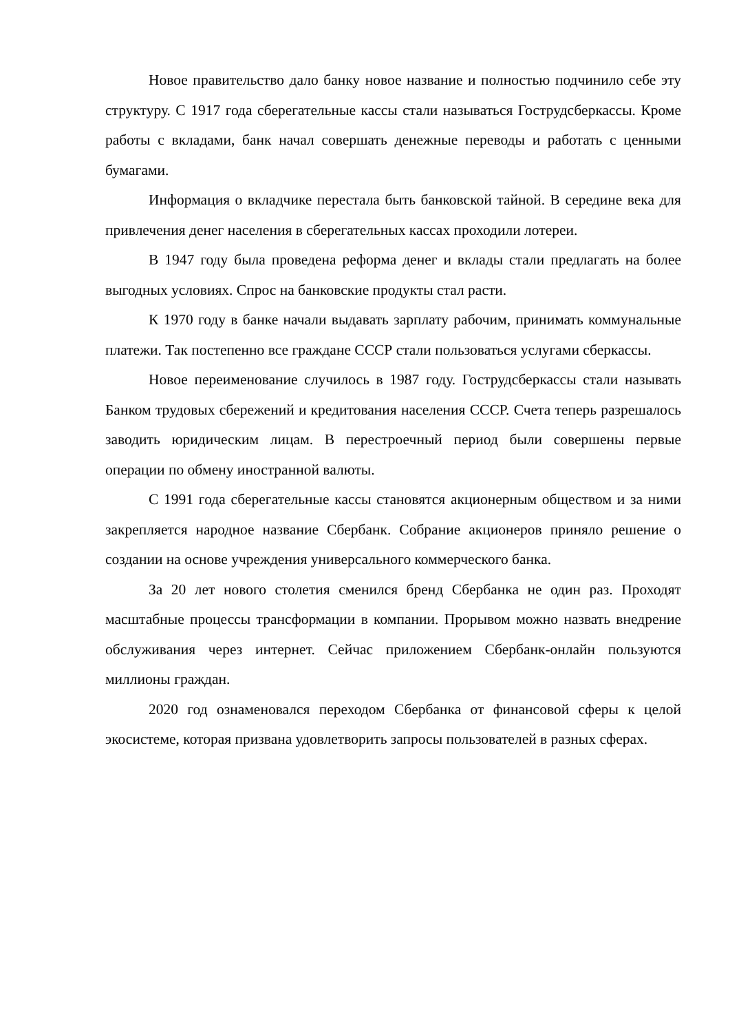Новое правительство дало банку новое название и полностью подчинило себе эту структуру. С 1917 года сберегательные кассы стали называться Гострудсберкассы. Кроме работы с вкладами, банк начал совершать денежные переводы и работать с ценными бумагами.
Информация о вкладчике перестала быть банковской тайной. В середине века для привлечения денег населения в сберегательных кассах проходили лотереи.
В 1947 году была проведена реформа денег и вклады стали предлагать на более выгодных условиях. Спрос на банковские продукты стал расти.
К 1970 году в банке начали выдавать зарплату рабочим, принимать коммунальные платежи. Так постепенно все граждане СССР стали пользоваться услугами сберкассы.
Новое переименование случилось в 1987 году. Гострудсберкассы стали называть Банком трудовых сбережений и кредитования населения СССР. Счета теперь разрешалось заводить юридическим лицам. В перестроечный период были совершены первые операции по обмену иностранной валюты.
С 1991 года сберегательные кассы становятся акционерным обществом и за ними закрепляется народное название Сбербанк. Собрание акционеров приняло решение о создании на основе учреждения универсального коммерческого банка.
За 20 лет нового столетия сменился бренд Сбербанка не один раз. Проходят масштабные процессы трансформации в компании. Прорывом можно назвать внедрение обслуживания через интернет. Сейчас приложением Сбербанк-онлайн пользуются миллионы граждан.
2020 год ознаменовался переходом Сбербанка от финансовой сферы к целой экосистеме, которая призвана удовлетворить запросы пользователей в разных сферах.